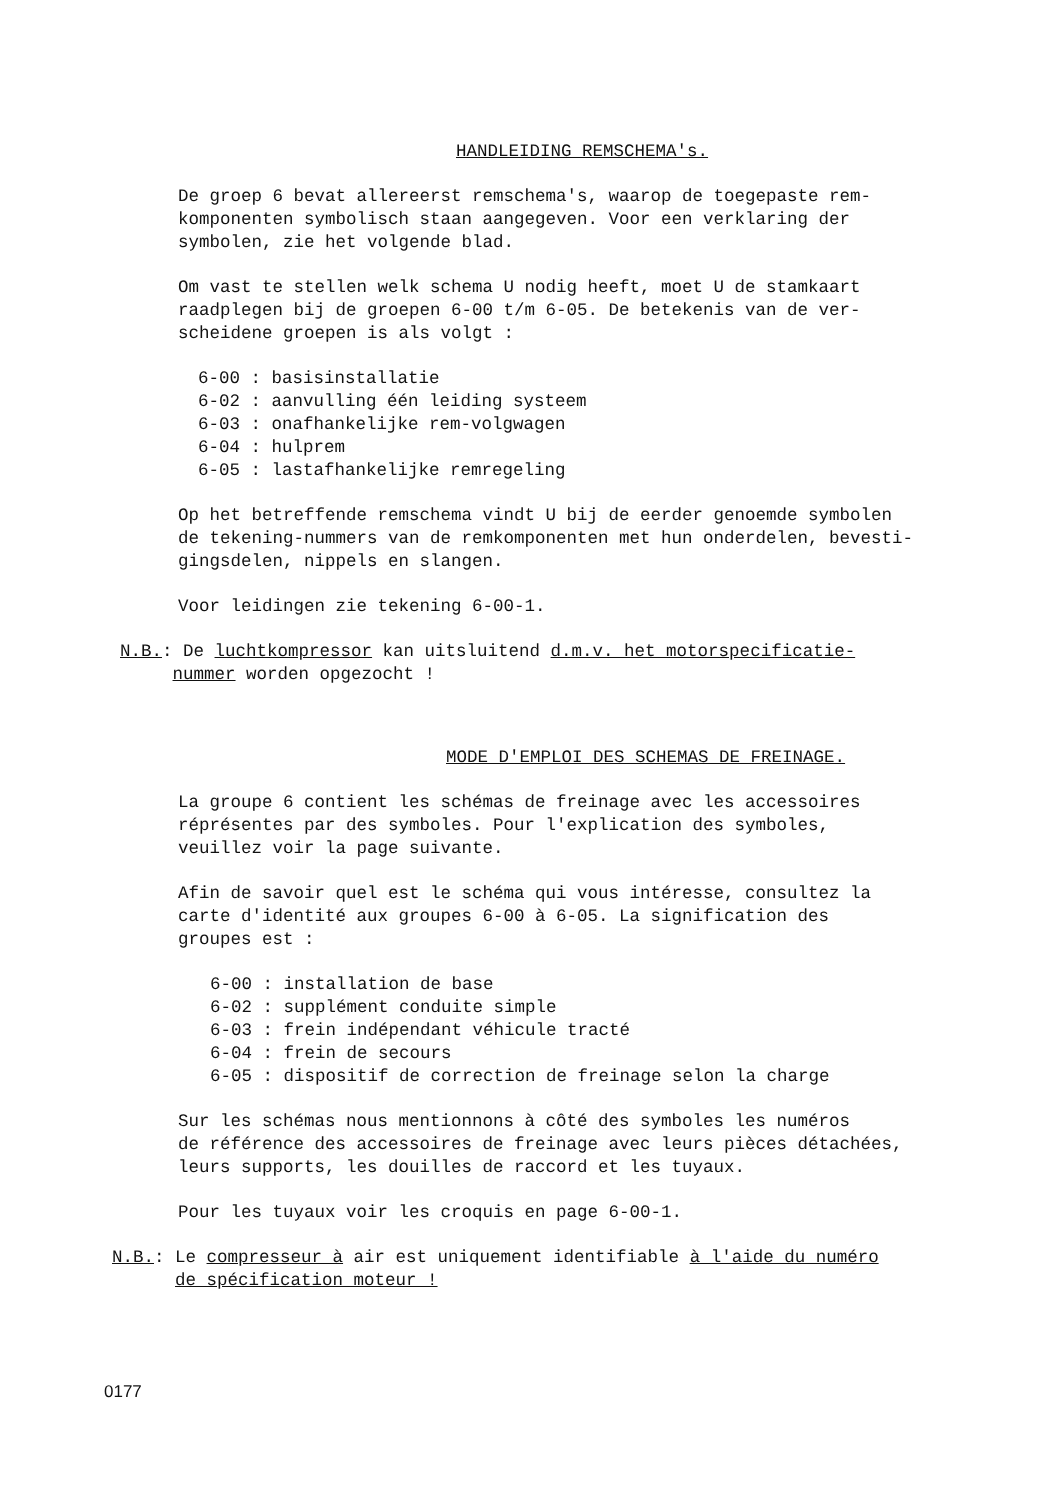HANDLEIDING REMSCHEMA's.
De groep 6 bevat allereerst remschema's, waarop de toegepaste rem-
komponenten symbolisch staan aangegeven. Voor een verklaring der
symbolen, zie het volgende blad.
Om vast te stellen welk schema U nodig heeft, moet U de stamkaart
raadplegen bij de groepen 6-00 t/m 6-05. De betekenis van de ver-
scheidene groepen is als volgt :
6-00 : basisinstallatie
6-02 : aanvulling één leiding systeem
6-03 : onafhankelijke rem-volgwagen
6-04 : hulprem
6-05 : lastafhankelijke remregeling
Op het betreffende remschema vindt U bij de eerder genoemde symbolen
de tekening-nummers van de remkomponenten met hun onderdelen, bevesti-
gingsdelen, nippels en slangen.
Voor leidingen zie tekening 6-00-1.
N.B.: De luchtkompressor kan uitsluitend d.m.v. het motorspecificatie-
nummer worden opgezocht !
MODE D'EMPLOI DES SCHEMAS DE FREINAGE.
La groupe 6 contient les schémas de freinage avec les accessoires
réprésentes par des symboles. Pour l'explication des symboles,
veuillez voir la page suivante.
Afin de savoir quel est le schéma qui vous intéresse, consultez la
carte d'identité aux groupes 6-00 à 6-05. La signification des
groupes est :
6-00 : installation de base
6-02 : supplément conduite simple
6-03 : frein indépendant véhicule tracté
6-04 : frein de secours
6-05 : dispositif de correction de freinage selon la charge
Sur les schémas nous mentionnons à côté des symboles les numéros
de référence des accessoires de freinage avec leurs pièces détachées,
leurs supports, les douilles de raccord et les tuyaux.
Pour les tuyaux voir les croquis en page 6-00-1.
N.B.: Le compresseur à air est uniquement identifiable à l'aide du numéro
de spécification moteur !
0177